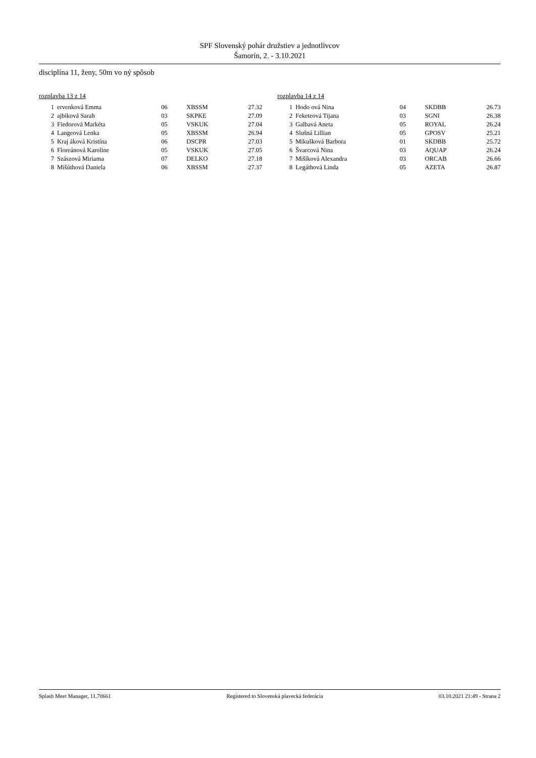SPF Slovenský pohár družstiev a jednotlivcov
Šamorín, 2. - 3.10.2021
disciplína 11, ženy, 50m vo ný spôsob
rozplavba 13 z 14
| 1 | ervenková Emma | 06 | XBSSM | 27.32 |
| 2 | ajbiková Sarah | 03 | SKPKE | 27.09 |
| 3 | Fiedorová Markéta | 05 | VSKUK | 27.04 |
| 4 | Langeová Lenka | 05 | XBSSM | 26.94 |
| 5 | Kraj áková Kristína | 06 | DSCPR | 27.03 |
| 6 | Floreánová Karoline | 05 | VSKUK | 27.05 |
| 7 | Szászová Miriama | 07 | DELKO | 27.18 |
| 8 | Mišúthová Daniela | 06 | XBSSM | 27.37 |
rozplavba 14 z 14
| 1 | Hodo ová Nina | 04 | SKDBB | 26.73 |
| 2 | Feketeová Tijana | 03 | SGNI | 26.38 |
| 3 | Galbavá Aneta | 05 | ROYAL | 26.24 |
| 4 | Slušná Lillian | 05 | GPOSV | 25.21 |
| 5 | Mikušková Barbora | 01 | SKDBB | 25.72 |
| 6 | Švarcová Nina | 03 | AQUAP | 26.24 |
| 7 | Mišíková Alexandra | 03 | ORCAB | 26.66 |
| 8 | Legáthová Linda | 05 | AZETA | 26.87 |
Splash Meet Manager, 11.70661 Registered to Slovenská plavecká federácia 03.10.2021 21:49 - Strana 2